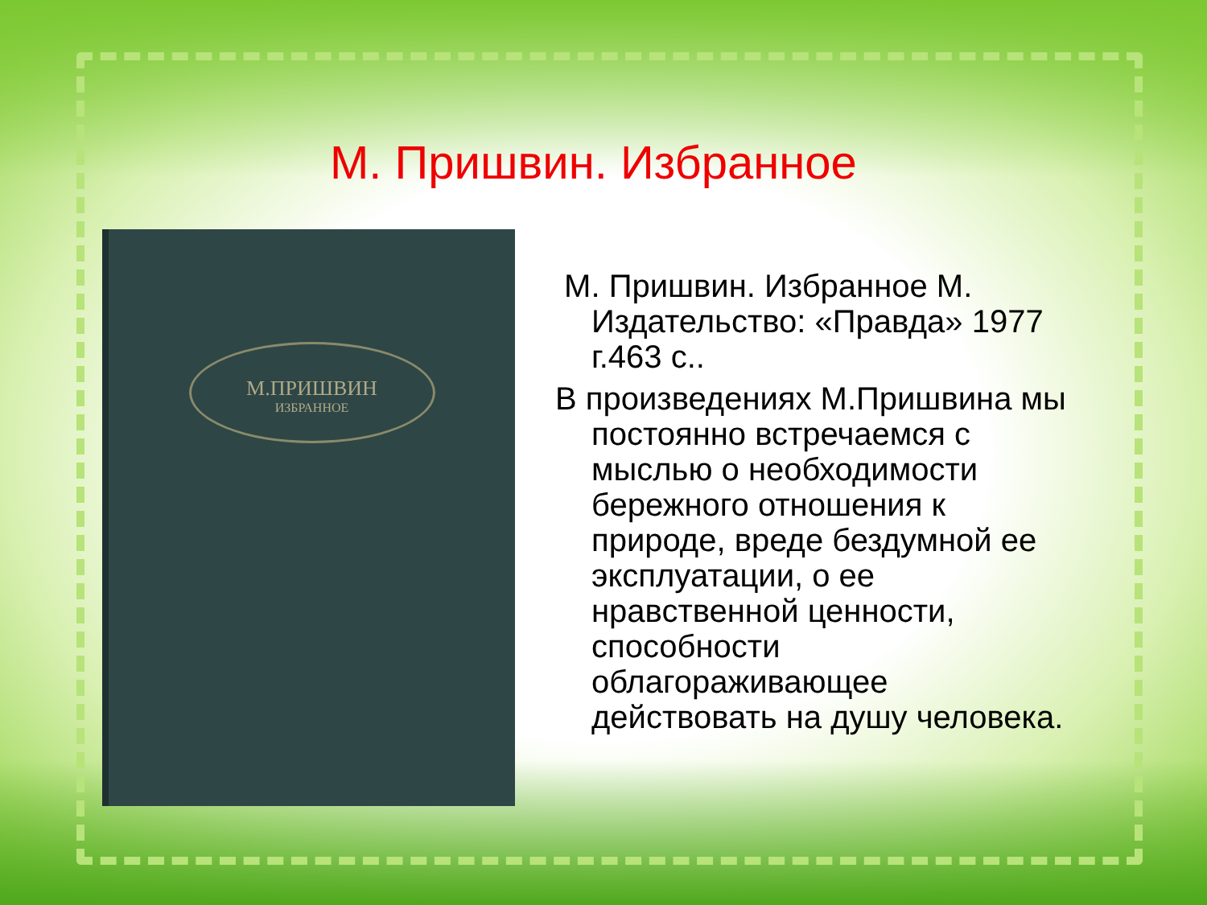М. Пришвин. Избранное
М.ПРИШВИН
ИЗБРАННОЕ
М. Пришвин. Избранное М. Издательство: «Правда» 1977 г.463 с..
В произведениях М.Пришвина мы постоянно встречаемся с мыслью о необходимости бережного отношения к природе, вреде бездумной ее эксплуатации, о ее нравственной ценности, способности облагораживающее действовать на душу человека.